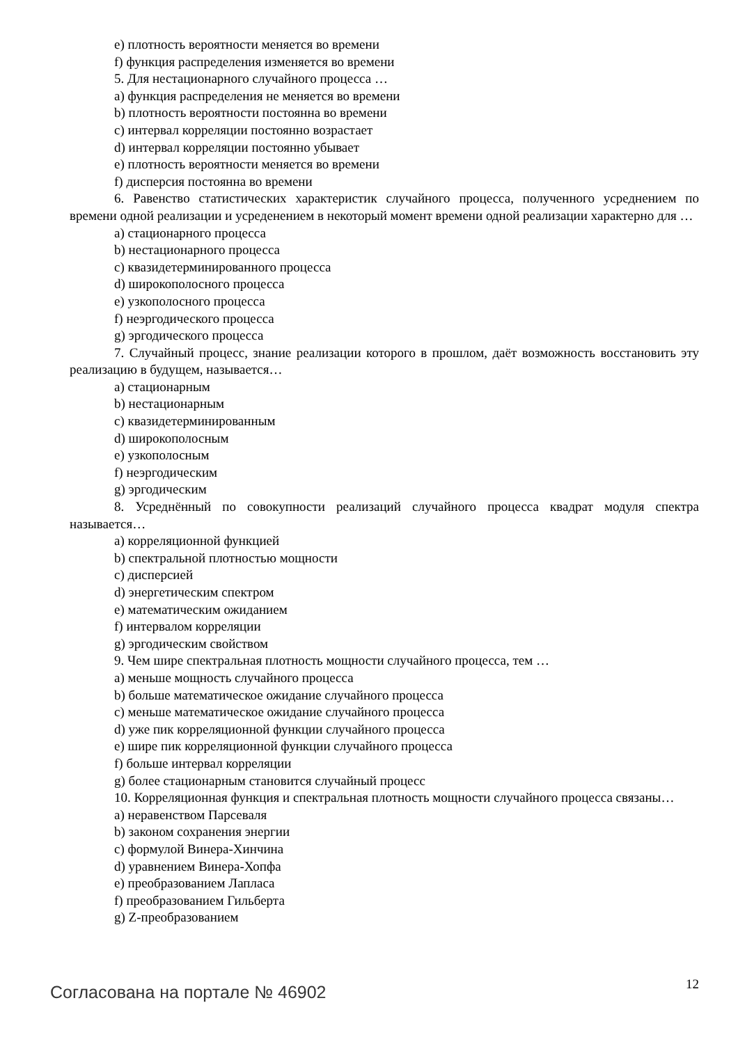e) плотность вероятности меняется во времени
f) функция распределения изменяется во времени
5. Для нестационарного случайного процесса …
a) функция распределения не меняется во времени
b) плотность вероятности постоянна во времени
c) интервал корреляции постоянно возрастает
d) интервал корреляции постоянно убывает
e) плотность вероятности меняется во времени
f) дисперсия постоянна во времени
6. Равенство статистических характеристик случайного процесса, полученного усреднением по времени одной реализации и усреденением в некоторый момент времени одной реализации характерно для …
a) стационарного процесса
b) нестационарного процесса
c) квазидетерминированного процесса
d) широкополосного процесса
e) узкополосного процесса
f) неэргодического процесса
g) эргодического процесса
7. Случайный процесс, знание реализации которого в прошлом, даёт возможность восстановить эту реализацию в будущем, называется…
a) стационарным
b) нестационарным
c) квазидетерминированным
d) широкополосным
e) узкополосным
f) неэргодическим
g) эргодическим
8. Усреднённый по совокупности реализаций случайного процесса квадрат модуля спектра называется…
a) корреляционной функцией
b) спектральной плотностью мощности
c) дисперсией
d) энергетическим спектром
e) математическим ожиданием
f) интервалом корреляции
g) эргодическим свойством
9. Чем шире спектральная плотность мощности случайного процесса, тем …
a) меньше мощность случайного процесса
b) больше математическое ожидание случайного процесса
c) меньше математическое ожидание случайного процесса
d) уже пик корреляционной функции случайного процесса
e) шире пик корреляционной функции случайного процесса
f) больше интервал корреляции
g) более стационарным становится случайный процесс
10. Корреляционная функция и спектральная плотность мощности случайного процесса связаны…
a) неравенством Парсеваля
b) законом сохранения энергии
c) формулой Винера-Хинчина
d) уравнением Винера-Хопфа
e) преобразованием Лапласа
f) преобразованием Гильберта
g) Z-преобразованием
Согласована на портале № 46902 12